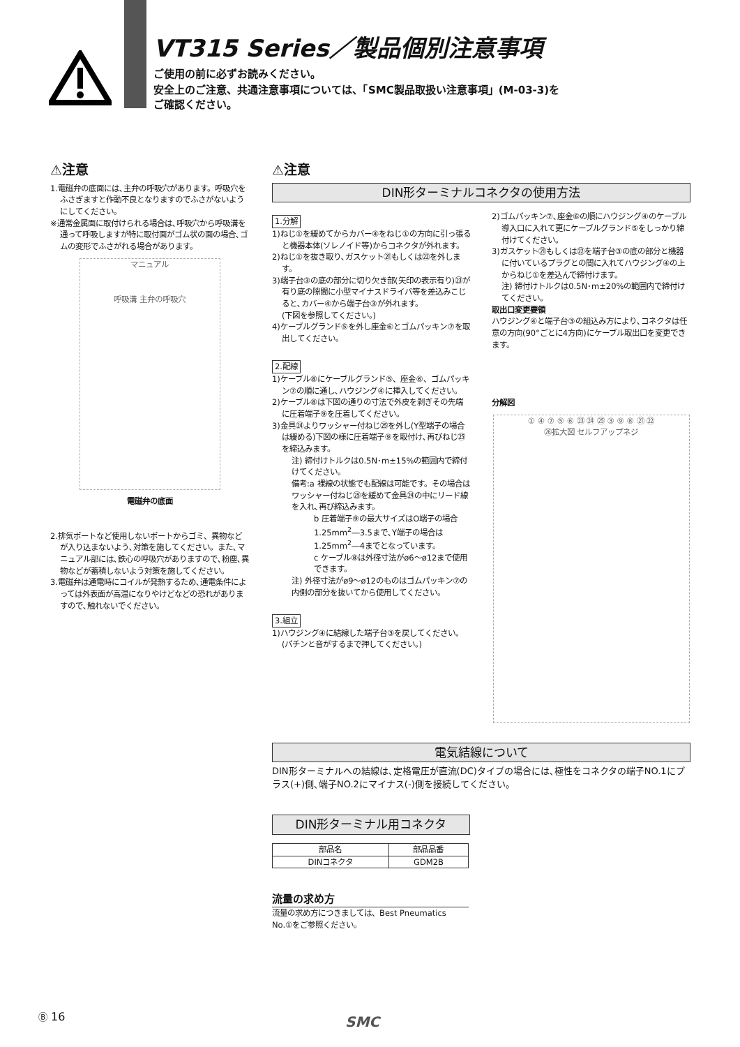VT315 Series／製品個別注意事項
ご使用の前に必ずお読みください。
安全上のご注意、共通注意事項については、「SMC製品取扱い注意事項」(M-03-3)を
ご確認ください。
⚠注意
1.電磁弁の底面には､主弁の呼吸穴があります。呼吸穴をふさぎますと作動不良となりますのでふさがないようにしてください。
※通常金属面に取付けられる場合は､呼吸穴から呼吸溝を通って呼吸しますが特に取付面がゴム状の面の場合､ゴムの変形でふさがれる場合があります。
マニュアル
呼吸溝 主弁の呼吸穴
電磁弁の底面
2.排気ポートなど使用しないポートからゴミ、異物などが入り込まないよう､対策を施してください。また､マニュアル部には､鉄心の呼吸穴がありますので､粉塵､異物などが蓄積しないよう対策を施してください。
3.電磁弁は通電時にコイルが発熱するため､通電条件によっては外表面が高温になりやけどなどの恐れがありますので､触れないでください。
⚠注意
DIN形ターミナルコネクタの使用方法
1.分解
1)ねじ①を緩めてからカバー④をねじ①の方向に引っ張ると機器本体(ソレノイド等)からコネクタが外れます。
2)ねじ①を抜き取り､ガスケット㉑もしくは㉒を外します。
3)端子台③の底の部分に切り欠き部(矢印の表示有り)㉓が有り底の隙間に小型マイナスドライバ等を差込みこじると､カバー④から端子台③が外れます。
(下図を参照してください。)
4)ケーブルグランド⑤を外し座金⑥とゴムパッキン⑦を取出してください。
2.配線
1)ケーブル⑧にケーブルグランド⑤、座金⑥、ゴムパッキン⑦の順に通し､ハウジング④に挿入してください。
2)ケーブル⑧は下図の通りの寸法で外皮を剥ぎその先端に圧着端子⑨を圧着してください。
3)金具㉔よりワッシャー付ねじ㉕を外し(Y型端子の場合は緩める)下図の様に圧着端子⑨を取付け､再びねじ㉕を締込みます。
注) 締付けトルクは0.5N･m±15%の範囲内で締付けてください。
備考:a 裸線の状態でも配線は可能です。その場合はワッシャー付ねじ㉕を緩めて金具㉔の中にリード線を入れ､再び締込みます。
b 圧着端子⑨の最大サイズはO端子の場合1.25mm<sup>2</sup>―3.5まで､Y端子の場合は1.25mm<sup>2</sup>―4までとなっています。
c ケーブル⑧は外径寸法がø6～ø12まで使用できます。
注) 外径寸法がø9～ø12のものはゴムパッキン⑦の内側の部分を抜いてから使用してください。
3.組立
1)ハウジング④に結線した端子台③を戻してください。
(パチンと音がするまで押してください。)
2)ゴムパッキン⑦､座金⑥の順にハウジング④のケーブル導入口に入れて更にケーブルグランド⑤をしっかり締付けてください。
3)ガスケット㉑もしくは㉒を端子台③の底の部分と機器に付いているプラグとの間に入れてハウジング④の上からねじ①を差込んで締付けます。
注) 締付けトルクは0.5N･m±20%の範囲内で締付けてください。
取出口変更要領
ハウジング④と端子台③の組込み方により､コネクタは任意の方向(90°ごとに4方向)にケーブル取出口を変更できます。
分解図
① ④ ⑦ ⑤ ⑥ ㉓ ㉔ ㉕ ③ ⑨ ⑧ ㉑ ㉒
㉖拡大図 セルフアップネジ
電気結線について
DIN形ターミナルへの結線は､定格電圧が直流(DC)タイプの場合には､極性をコネクタの端子NO.1にプラス(+)側､端子NO.2にマイナス(-)側を接続してください。
DIN形ターミナル用コネクタ
| 部品名 | 部品品番 |
| --- | --- |
| DINコネクタ | GDM2B |
流量の求め方
流量の求め方につきましては、Best Pneumatics No.①をご参照ください。
Ⓑ 16 SMC